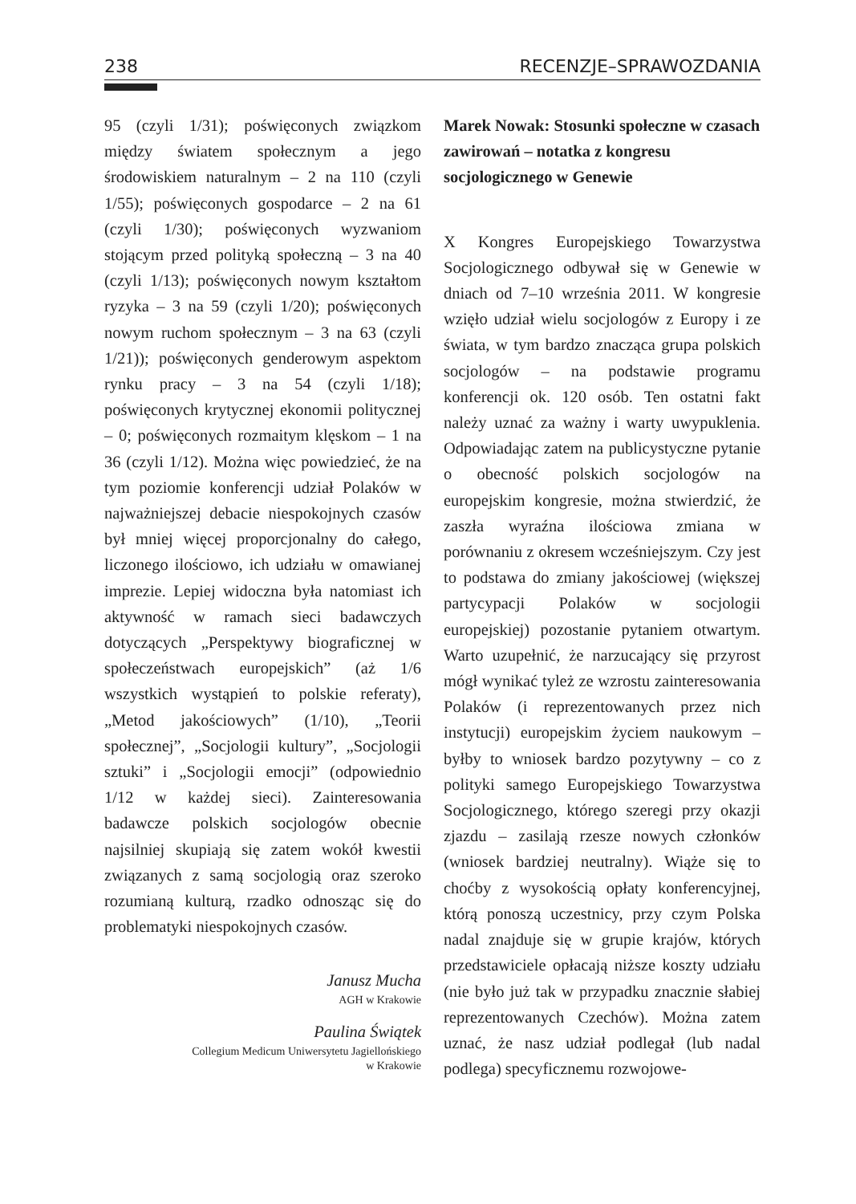238 RECENZJE–SPRAWOZDANIA
95 (czyli 1/31); poświęconych związkom między światem społecznym a jego środowiskiem naturalnym – 2 na 110 (czyli 1/55); poświęconych gospodarce – 2 na 61 (czyli 1/30); poświęconych wyzwaniom stojącym przed polityką społeczną – 3 na 40 (czyli 1/13); poświęconych nowym kształtom ryzyka – 3 na 59 (czyli 1/20); poświęconych nowym ruchom społecznym – 3 na 63 (czyli 1/21)); poświęconych genderowym aspektom rynku pracy – 3 na 54 (czyli 1/18); poświęconych krytycznej ekonomii politycznej – 0; poświęconych rozmaitym klęskom – 1 na 36 (czyli 1/12). Można więc powiedzieć, że na tym poziomie konferencji udział Polaków w najważniejszej debacie niespokojnych czasów był mniej więcej proporcjonalny do całego, liczonego ilościowo, ich udziału w omawianej imprezie. Lepiej widoczna była natomiast ich aktywność w ramach sieci badawczych dotyczących „Perspektywy biograficznej w społeczeństwach europejskich” (aż 1/6 wszystkich wystąpień to polskie referaty), „Metod jakościowych” (1/10), „Teorii społecznej”, „Socjologii kultury”, „Socjologii sztuki” i „Socjologii emocji” (odpowiednio 1/12 w każdej sieci). Zainteresowania badawcze polskich socjologów obecnie najsilniej skupiają się zatem wokół kwestii związanych z samą socjologią oraz szeroko rozumianą kulturą, rzadko odnosząc się do problematyki niespokojnych czasów.
Janusz Mucha
AGH w Krakowie
Paulina Świątek
Collegium Medicum Uniwersytetu Jagiellońskiego
w Krakowie
Marek Nowak: Stosunki społeczne w czasach zawirowań – notatka z kongresu socjologicznego w Genewie
X Kongres Europejskiego Towarzystwa Socjologicznego odbywał się w Genewie w dniach od 7–10 września 2011. W kongresie wzięło udział wielu socjologów z Europy i ze świata, w tym bardzo znacząca grupa polskich socjologów – na podstawie programu konferencji ok. 120 osób. Ten ostatni fakt należy uznać za ważny i warty uwypuklenia. Odpowiadając zatem na publicystyczne pytanie o obecność polskich socjologów na europejskim kongresie, można stwierdzić, że zaszła wyraźna ilościowa zmiana w porównaniu z okresem wcześniejszym. Czy jest to podstawa do zmiany jakościowej (większej partycypacji Polaków w socjologii europejskiej) pozostanie pytaniem otwartym. Warto uzupełnić, że narzucający się przyrost mógł wynikać tyleż ze wzrostu zainteresowania Polaków (i reprezentowanych przez nich instytucji) europejskim życiem naukowym – byłby to wniosek bardzo pozytywny – co z polityki samego Europejskiego Towarzystwa Socjologicznego, którego szeregi przy okazji zjazdu – zasilają rzesze nowych członków (wniosek bardziej neutralny). Wiąże się to choćby z wysokością opłaty konferencyjnej, którą ponoszą uczestnicy, przy czym Polska nadal znajduje się w grupie krajów, których przedstawiciele opłacają niższe koszty udziału (nie było już tak w przypadku znacznie słabiej reprezentowanych Czechów). Można zatem uznać, że nasz udział podlegał (lub nadal podlega) specyficznemu rozwojowe-